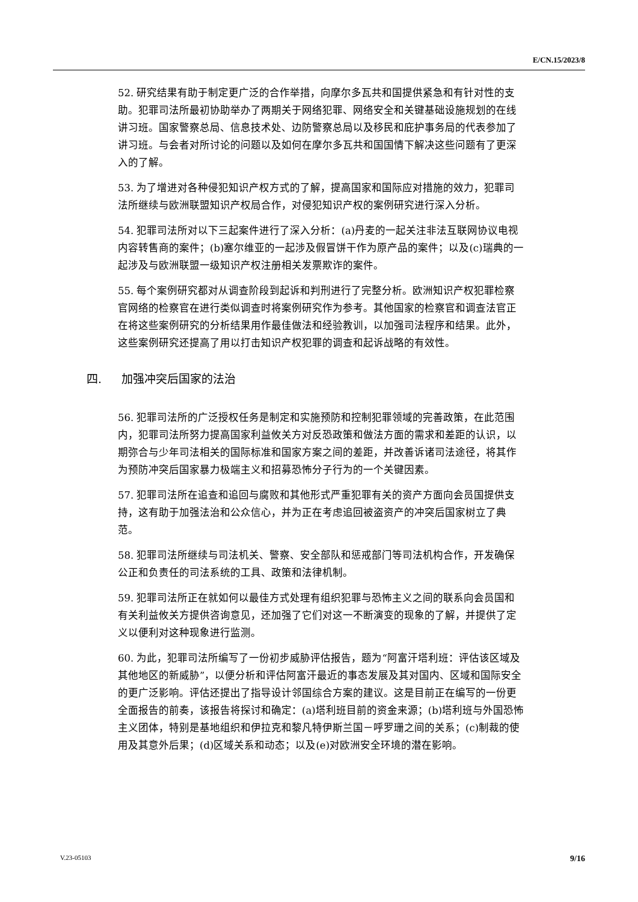E/CN.15/2023/8
52. 研究结果有助于制定更广泛的合作举措，向摩尔多瓦共和国提供紧急和有针对性的支助。犯罪司法所最初协助举办了两期关于网络犯罪、网络安全和关键基础设施规划的在线讲习班。国家警察总局、信息技术处、边防警察总局以及移民和庇护事务局的代表参加了讲习班。与会者对所讨论的问题以及如何在摩尔多瓦共和国国情下解决这些问题有了更深入的了解。
53. 为了增进对各种侵犯知识产权方式的了解，提高国家和国际应对措施的效力，犯罪司法所继续与欧洲联盟知识产权局合作，对侵犯知识产权的案例研究进行深入分析。
54. 犯罪司法所对以下三起案件进行了深入分析：(a)丹麦的一起关注非法互联网协议电视内容转售商的案件；(b)塞尔维亚的一起涉及假冒饼干作为原产品的案件；以及(c)瑞典的一起涉及与欧洲联盟一级知识产权注册相关发票欺诈的案件。
55. 每个案例研究都对从调查阶段到起诉和判刑进行了完整分析。欧洲知识产权犯罪检察官网络的检察官在进行类似调查时将案例研究作为参考。其他国家的检察官和调查法官正在将这些案例研究的分析结果用作最佳做法和经验教训，以加强司法程序和结果。此外，这些案例研究还提高了用以打击知识产权犯罪的调查和起诉战略的有效性。
四. 加强冲突后国家的法治
56. 犯罪司法所的广泛授权任务是制定和实施预防和控制犯罪领域的完善政策，在此范围内，犯罪司法所努力提高国家利益攸关方对反恐政策和做法方面的需求和差距的认识，以期弥合与少年司法相关的国际标准和国家方案之间的差距，并改善诉诸司法途径，将其作为预防冲突后国家暴力极端主义和招募恐怖分子行为的一个关键因素。
57. 犯罪司法所在追查和追回与腐败和其他形式严重犯罪有关的资产方面向会员国提供支持，这有助于加强法治和公众信心，并为正在考虑追回被盗资产的冲突后国家树立了典范。
58. 犯罪司法所继续与司法机关、警察、安全部队和惩戒部门等司法机构合作，开发确保公正和负责任的司法系统的工具、政策和法律机制。
59. 犯罪司法所正在就如何以最佳方式处理有组织犯罪与恐怖主义之间的联系向会员国和有关利益攸关方提供咨询意见，还加强了它们对这一不断演变的现象的了解，并提供了定义以便利对这种现象进行监测。
60. 为此，犯罪司法所编写了一份初步威胁评估报告，题为“阿富汗塔利班：评估该区域及其他地区的新威胁”，以便分析和评估阿富汗最近的事态发展及其对国内、区域和国际安全的更广泛影响。评估还提出了指导设计邻国综合方案的建议。这是目前正在编写的一份更全面报告的前奏，该报告将探讨和确定：(a)塔利班目前的资金来源；(b)塔利班与外国恐怖主义团体，特别是基地组织和伊拉克和黎凡特伊斯兰国－呼罗珊之间的关系；(c)制裁的使用及其意外后果；(d)区域关系和动态；以及(e)对欧洲安全环境的潜在影响。
V.23-05103 9/16